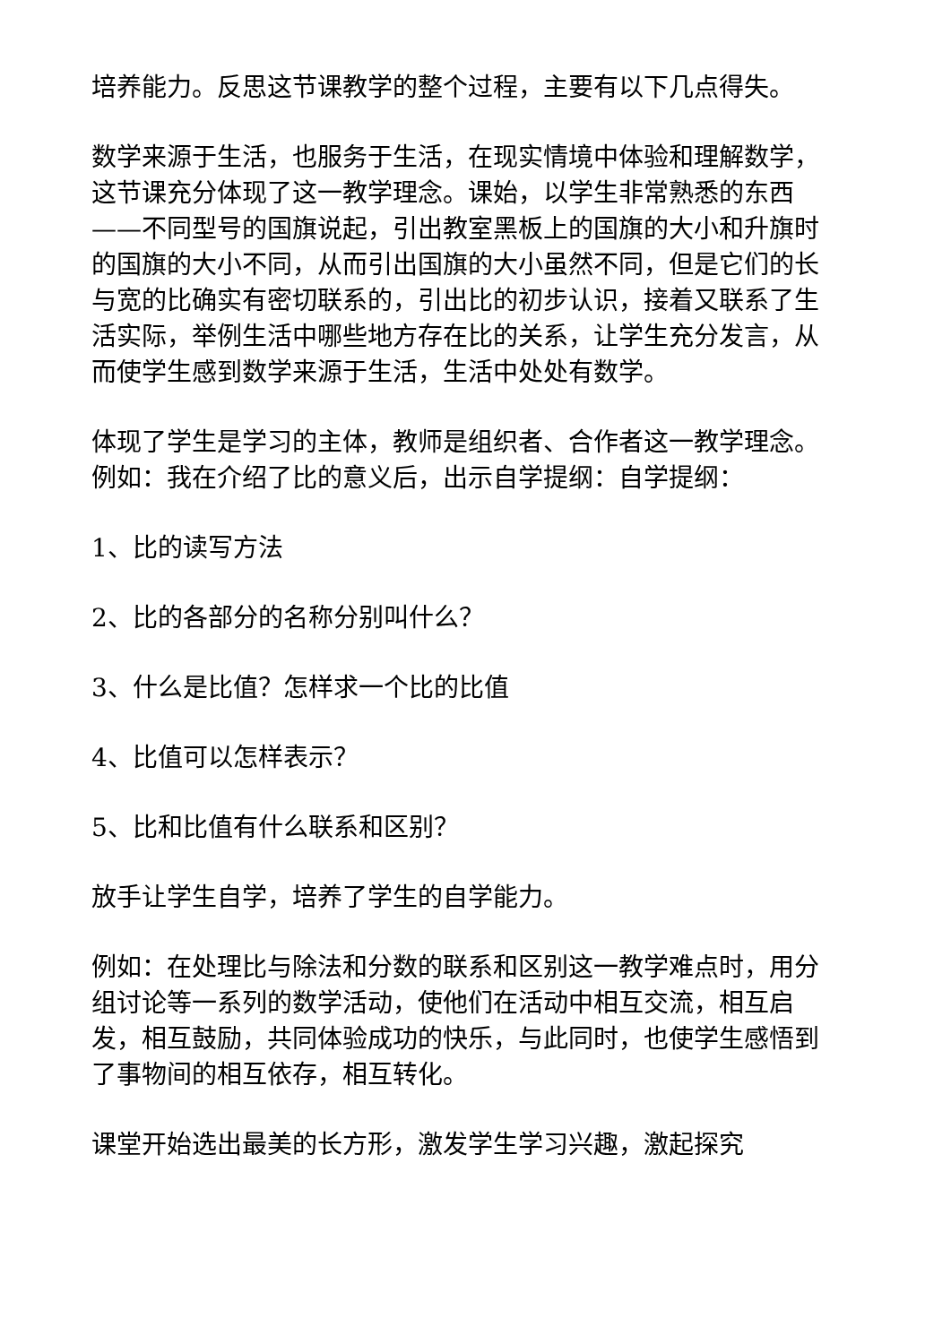培养能力。反思这节课教学的整个过程，主要有以下几点得失。
数学来源于生活，也服务于生活，在现实情境中体验和理解数学，这节课充分体现了这一教学理念。课始，以学生非常熟悉的东西——不同型号的国旗说起，引出教室黑板上的国旗的大小和升旗时的国旗的大小不同，从而引出国旗的大小虽然不同，但是它们的长与宽的比确实有密切联系的，引出比的初步认识，接着又联系了生活实际，举例生活中哪些地方存在比的关系，让学生充分发言，从而使学生感到数学来源于生活，生活中处处有数学。
体现了学生是学习的主体，教师是组织者、合作者这一教学理念。例如：我在介绍了比的意义后，出示自学提纲：自学提纲：
1、比的读写方法
2、比的各部分的名称分别叫什么？
3、什么是比值？怎样求一个比的比值
4、比值可以怎样表示？
5、比和比值有什么联系和区别？
放手让学生自学，培养了学生的自学能力。
例如：在处理比与除法和分数的联系和区别这一教学难点时，用分组讨论等一系列的数学活动，使他们在活动中相互交流，相互启发，相互鼓励，共同体验成功的快乐，与此同时，也使学生感悟到了事物间的相互依存，相互转化。
课堂开始选出最美的长方形，激发学生学习兴趣，激起探究